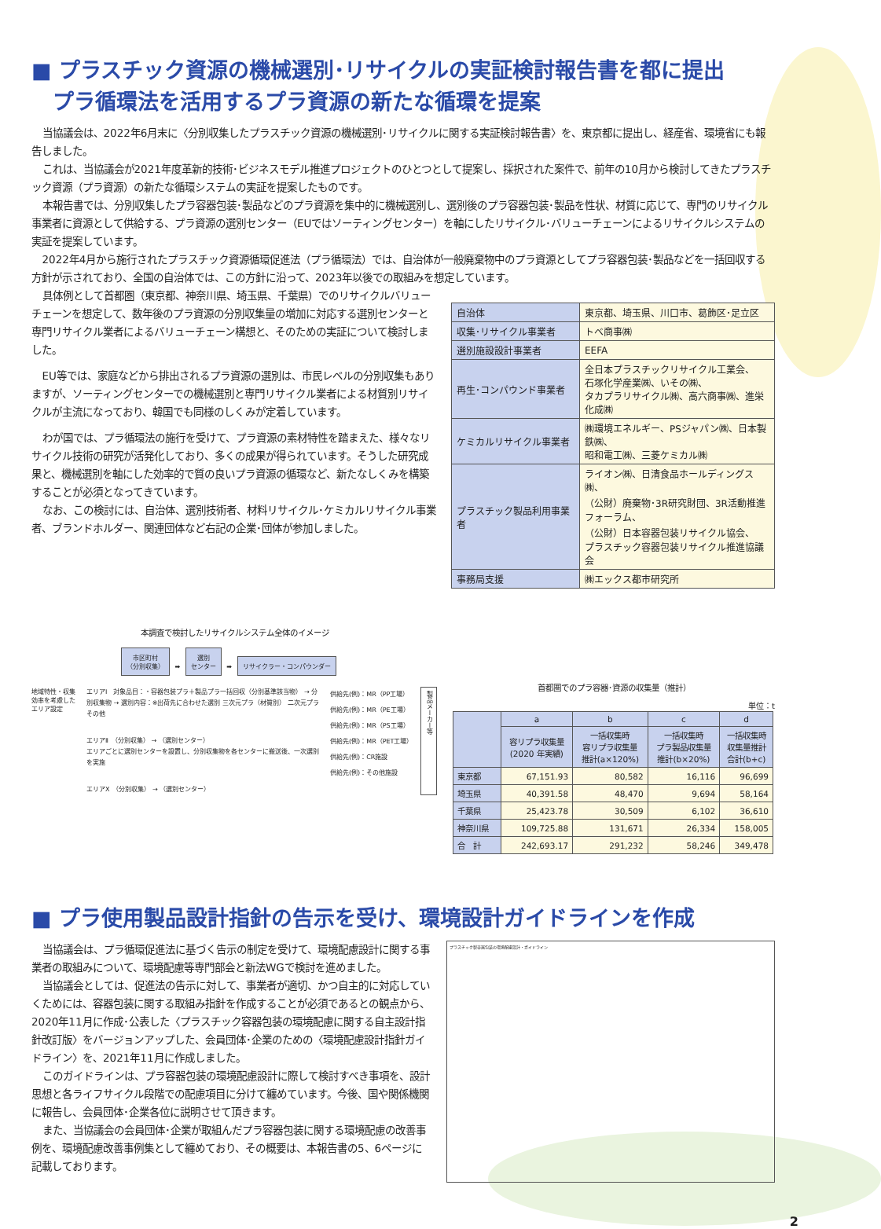■ プラスチック資源の機械選別･リサイクルの実証検討報告書を都に提出
　プラ循環法を活用するプラ資源の新たな循環を提案
当協議会は、2022年6月末に〈分別収集したプラスチック資源の機械選別･リサイクルに関する実証検討報告書〉を、東京都に提出し、経産省、環境省にも報告しました。
これは、当協議会が2021年度革新的技術･ビジネスモデル推進プロジェクトのひとつとして提案し、採択された案件で、前年の10月から検討してきたプラスチック資源（プラ資源）の新たな循環システムの実証を提案したものです。
本報告書では、分別収集したプラ容器包装･製品などのプラ資源を集中的に機械選別し、選別後のプラ容器包装･製品を性状、材質に応じて、専門のリサイクル事業者に資源として供給する、プラ資源の選別センター（EUではソーティングセンター）を軸にしたリサイクル･バリューチェーンによるリサイクルシステムの実証を提案しています。
2022年4月から施行されたプラスチック資源循環促進法（プラ循環法）では、自治体が一般廃棄物中のプラ資源としてプラ容器包装･製品などを一括回収する方針が示されており、全国の自治体では、この方針に沿って、2023年以後での取組みを想定しています。
具体例として首都圏（東京都、神奈川県、埼玉県、千葉県）でのリサイクルバリューチェーンを想定して、数年後のプラ資源の分別収集量の増加に対応する選別センターと専門リサイクル業者によるバリューチェーン構想と、そのための実証について検討しました。
EU等では、家庭などから排出されるプラ資源の選別は、市民レベルの分別収集もありますが、ソーティングセンターでの機械選別と専門リサイクル業者による材質別リサイクルが主流になっており、韓国でも同様のしくみが定着しています。
わが国では、プラ循環法の施行を受けて、プラ資源の素材特性を踏まえた、様々なリサイクル技術の研究が活発化しており、多くの成果が得られています。そうした研究成果と、機械選別を軸にした効率的で質の良いプラ資源の循環など、新たなしくみを構築することが必須となってきています。
なお、この検討には、自治体、選別技術者、材料リサイクル･ケミカルリサイクル事業者、ブランドホルダー、関連団体など右記の企業･団体が参加しました。
| 自治体 | 東京都、埼玉県、川口市、葛飾区･足立区 |
| 収集･リサイクル事業者 | トベ商事㈱ |
| 選別施設設計事業者 | EEFA |
| 再生･コンパウンド事業者 | 全日本プラスチックリサイクル工業会、 石塚化学産業㈱、いその㈱、 タカプラリサイクル㈱、高六商事㈱、進栄化成㈱ |
| ケミカルリサイクル事業者 | ㈱環境エネルギー、PSジャパン㈱、日本製鉄㈱、 昭和電工㈱、三菱ケミカル㈱ |
| プラスチック製品利用事業者 | ライオン㈱、日清食品ホールディングス㈱、 （公財）廃棄物･3R研究財団、3R活動推進フォーラム、 （公財）日本容器包装リサイクル協会、 プラスチック容器包装リサイクル推進協議会 |
| 事務局支援 | ㈱エックス都市研究所 |
本調査で検討したリサイクルシステム全体のイメージ
市区町村
（分別収集） ➡ 選別
センター ➡ リサイクラー・コンパウンダー
地域特性・収集効率を考慮したエリア設定
エリアⅠ　対象品目：・容器包装プラ＋製品プラ一括回収（分別基準該当物） → 分別収集物 → 選別内容：※出荷先に合わせた選別 三次元プラ（材質別） 二次元プラ その他
エリアⅡ　（分別収集） → （選別センター）
エリアごとに選別センターを設置し、分別収集物を各センターに搬送後、一次選別を実施
エリアX　（分別収集） → （選別センター）
供給先(例)：MR（PP工場）
供給先(例)：MR（PE工場）
供給先(例)：MR（PS工場）
供給先(例)：MR（PET工場）
供給先(例)：CR施設
供給先(例)：その他施設
製品メーカー等
首都圏でのプラ容器･資源の収集量（推計）
単位：t
| | a | b | c | d |
| --- | --- | --- | --- | --- |
| | 容リプラ収集量 (2020 年実績) | 一括収集時 容リプラ収集量 推計(a×120%) | 一括収集時 プラ製品収集量 推計(b×20%) | 一括収集時 収集量推計 合計(b+c) |
| 東京都 | 67,151.93 | 80,582 | 16,116 | 96,699 |
| 埼玉県 | 40,391.58 | 48,470 | 9,694 | 58,164 |
| 千葉県 | 25,423.78 | 30,509 | 6,102 | 36,610 |
| 神奈川県 | 109,725.88 | 131,671 | 26,334 | 158,005 |
| 合 計 | 242,693.17 | 291,232 | 58,246 | 349,478 |
■ プラ使用製品設計指針の告示を受け、環境設計ガイドラインを作成
当協議会は、プラ循環促進法に基づく告示の制定を受けて、環境配慮設計に関する事業者の取組みについて、環境配慮等専門部会と新法WGで検討を進めました。
当協議会としては、促進法の告示に対して、事業者が適切、かつ自主的に対応していくためには、容器包装に関する取組み指針を作成することが必須であるとの観点から、2020年11月に作成･公表した〈プラスチック容器包装の環境配慮に関する自主設計指針改訂版〉をバージョンアップした、会員団体･企業のための〈環境配慮設計指針ガイドライン〉を、2021年11月に作成しました。
このガイドラインは、プラ容器包装の環境配慮設計に際して検討すべき事項を、設計思想と各ライフサイクル段階での配慮項目に分けて纏めています。今後、国や関係機関に報告し、会員団体･企業各位に説明させて頂きます。
また、当協議会の会員団体･企業が取組んだプラ容器包装に関する環境配慮の改善事例を、環境配慮改善事例集として纏めており、その概要は、本報告書の5、6ページに記載しております。
プラスチック製容器包装の環境配慮設計・ガイドライン
2